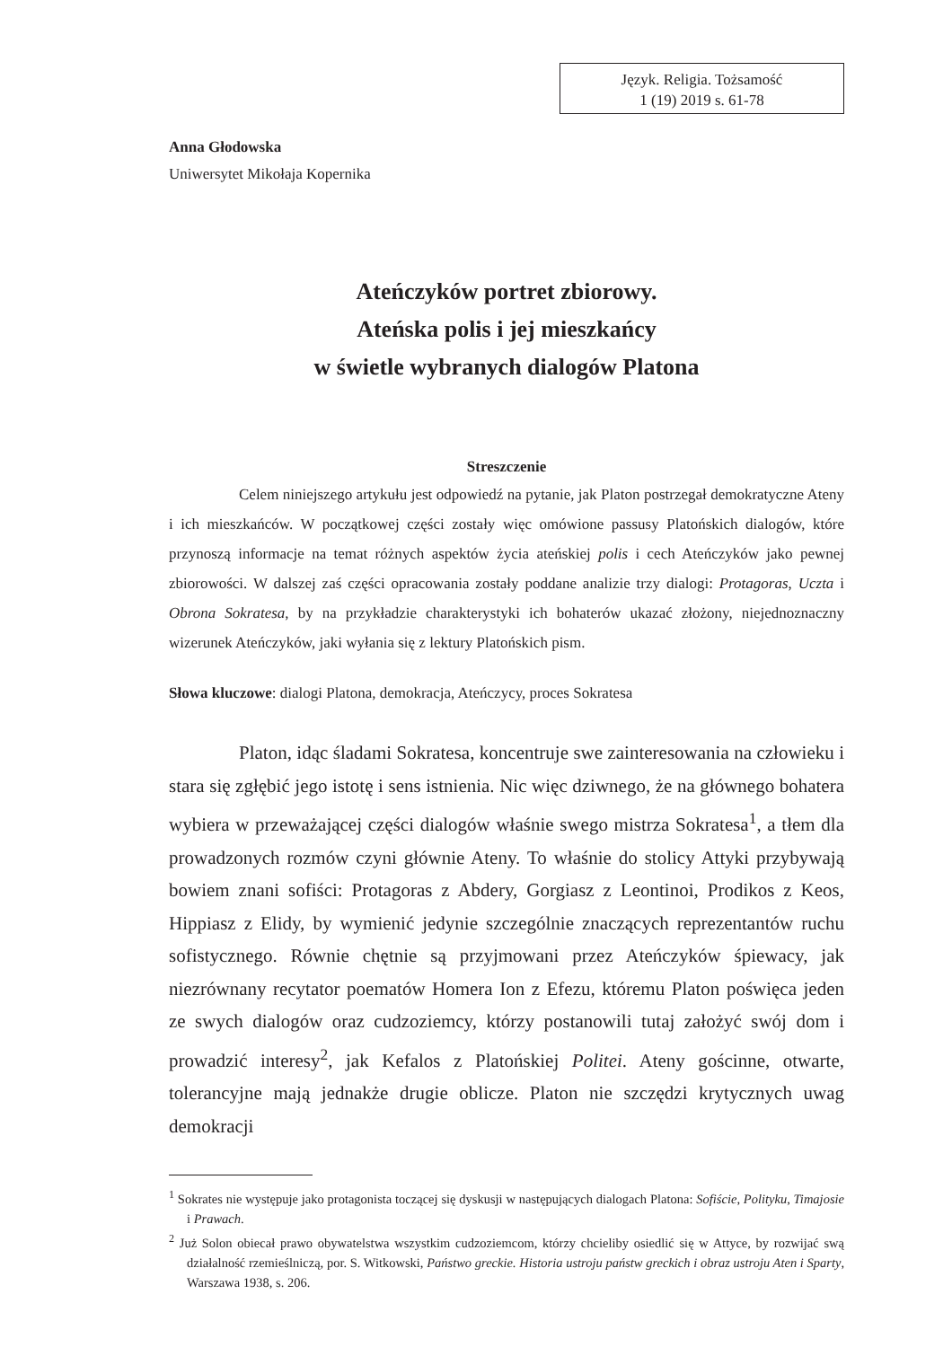Język. Religia. Tożsamość
1 (19) 2019 s. 61-78
Anna Głodowska
Uniwersytet Mikołaja Kopernika
Ateńczyków portret zbiorowy.
Ateńska polis i jej mieszkańcy
w świetle wybranych dialogów Platona
Streszczenie
Celem niniejszego artykułu jest odpowiedź na pytanie, jak Platon postrzegał demokratyczne Ateny i ich mieszkańców. W początkowej części zostały więc omówione passusy Platońskich dialogów, które przynoszą informacje na temat różnych aspektów życia ateńskiej polis i cech Ateńczyków jako pewnej zbiorowości. W dalszej zaś części opracowania zostały poddane analizie trzy dialogi: Protagoras, Uczta i Obrona Sokratesa, by na przykładzie charakterystyki ich bohaterów ukazać złożony, niejednoznaczny wizerunek Ateńczyków, jaki wyłania się z lektury Platońskich pism.
Słowa kluczowe: dialogi Platona, demokracja, Ateńczycy, proces Sokratesa
Platon, idąc śladami Sokratesa, koncentruje swe zainteresowania na człowieku i stara się zgłębić jego istotę i sens istnienia. Nic więc dziwnego, że na głównego bohatera wybiera w przeważającej części dialogów właśnie swego mistrza Sokratesa<sup>1</sup>, a tłem dla prowadzonych rozmów czyni głównie Ateny. To właśnie do stolicy Attyki przybywają bowiem znani sofiści: Protagoras z Abdery, Gorgiasz z Leontinoi, Prodikos z Keos, Hippiasz z Elidy, by wymienić jedynie szczególnie znaczących reprezentantów ruchu sofistycznego. Równie chętnie są przyjmowani przez Ateńczyków śpiewacy, jak niezrównany recytator poematów Homera Ion z Efezu, któremu Platon poświęca jeden ze swych dialogów oraz cudzoziemcy, którzy postanowili tutaj założyć swój dom i prowadzić interesy<sup>2</sup>, jak Kefalos z Platońskiej Politei. Ateny gościnne, otwarte, tolerancyjne mają jednakże drugie oblicze. Platon nie szczędzi krytycznych uwag demokracji
<sup>1</sup> Sokrates nie występuje jako protagonista toczącej się dyskusji w następujących dialogach Platona: Sofiście, Polityku, Timajosie i Prawach.
<sup>2</sup> Już Solon obiecał prawo obywatelstwa wszystkim cudzoziemcom, którzy chcieliby osiedlić się w Attyce, by rozwijać swą działalność rzemieślniczą, por. S. Witkowski, Państwo greckie. Historia ustroju państw greckich i obraz ustroju Aten i Sparty, Warszawa 1938, s. 206.